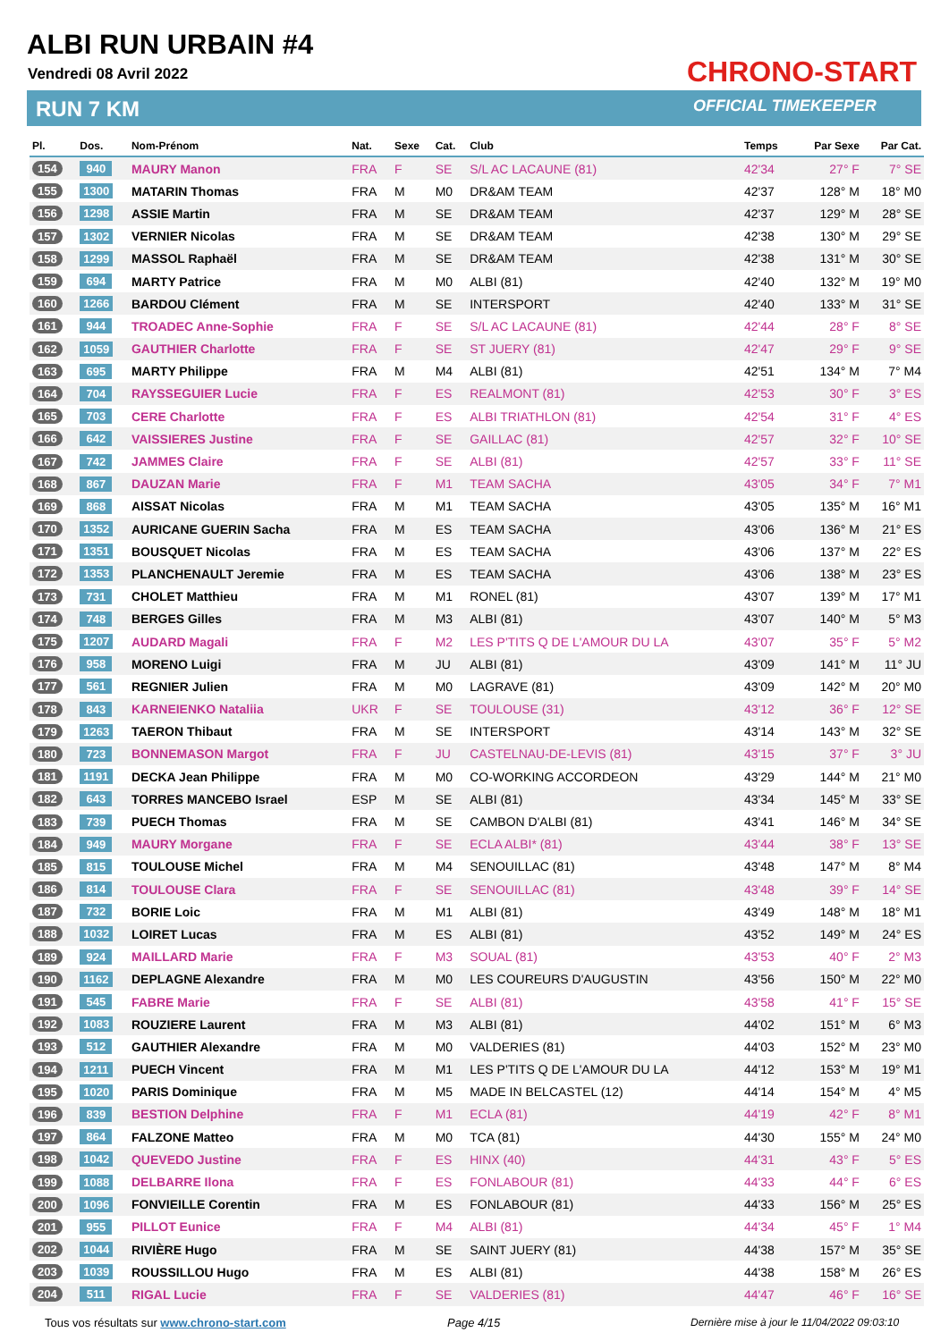ALBI RUN URBAIN #4
Vendredi 08 Avril 2022
RUN 7 KM
CHRONO-START
OFFICIAL TIMEKEEPER
| Pl. | Dos. | Nom-Prénom | Nat. | Sexe | Cat. | Club | Temps | Par Sexe | Par Cat. |
| --- | --- | --- | --- | --- | --- | --- | --- | --- | --- |
| 154 | 940 | MAURY Manon | FRA | F | SE | S/L AC LACAUNE (81) | 42'34 | 27° F | 7° SE |
| 155 | 1300 | MATARIN Thomas | FRA | M | M0 | DR&AM TEAM | 42'37 | 128° M | 18° M0 |
| 156 | 1298 | ASSIE Martin | FRA | M | SE | DR&AM TEAM | 42'37 | 129° M | 28° SE |
| 157 | 1302 | VERNIER Nicolas | FRA | M | SE | DR&AM TEAM | 42'38 | 130° M | 29° SE |
| 158 | 1299 | MASSOL Raphaël | FRA | M | SE | DR&AM TEAM | 42'38 | 131° M | 30° SE |
| 159 | 694 | MARTY Patrice | FRA | M | M0 | ALBI (81) | 42'40 | 132° M | 19° M0 |
| 160 | 1266 | BARDOU Clément | FRA | M | SE | INTERSPORT | 42'40 | 133° M | 31° SE |
| 161 | 944 | TROADEC Anne-Sophie | FRA | F | SE | S/L AC LACAUNE (81) | 42'44 | 28° F | 8° SE |
| 162 | 1059 | GAUTHIER Charlotte | FRA | F | SE | ST JUERY (81) | 42'47 | 29° F | 9° SE |
| 163 | 695 | MARTY Philippe | FRA | M | M4 | ALBI (81) | 42'51 | 134° M | 7° M4 |
| 164 | 704 | RAYSSEGUIER Lucie | FRA | F | ES | REALMONT (81) | 42'53 | 30° F | 3° ES |
| 165 | 703 | CERE Charlotte | FRA | F | ES | ALBI TRIATHLON (81) | 42'54 | 31° F | 4° ES |
| 166 | 642 | VAISSIERES Justine | FRA | F | SE | GAILLAC (81) | 42'57 | 32° F | 10° SE |
| 167 | 742 | JAMMES Claire | FRA | F | SE | ALBI (81) | 42'57 | 33° F | 11° SE |
| 168 | 867 | DAUZAN Marie | FRA | F | M1 | TEAM SACHA | 43'05 | 34° F | 7° M1 |
| 169 | 868 | AISSAT Nicolas | FRA | M | M1 | TEAM SACHA | 43'05 | 135° M | 16° M1 |
| 170 | 1352 | AURICANE GUERIN Sacha | FRA | M | ES | TEAM SACHA | 43'06 | 136° M | 21° ES |
| 171 | 1351 | BOUSQUET Nicolas | FRA | M | ES | TEAM SACHA | 43'06 | 137° M | 22° ES |
| 172 | 1353 | PLANCHENAULT Jeremie | FRA | M | ES | TEAM SACHA | 43'06 | 138° M | 23° ES |
| 173 | 731 | CHOLET Matthieu | FRA | M | M1 | RONEL (81) | 43'07 | 139° M | 17° M1 |
| 174 | 748 | BERGES Gilles | FRA | M | M3 | ALBI (81) | 43'07 | 140° M | 5° M3 |
| 175 | 1207 | AUDARD Magali | FRA | F | M2 | LES P'TITS Q DE L'AMOUR DU LA | 43'07 | 35° F | 5° M2 |
| 176 | 958 | MORENO Luigi | FRA | M | JU | ALBI (81) | 43'09 | 141° M | 11° JU |
| 177 | 561 | REGNIER Julien | FRA | M | M0 | LAGRAVE (81) | 43'09 | 142° M | 20° M0 |
| 178 | 843 | KARNEIENKO Nataliia | UKR | F | SE | TOULOUSE (31) | 43'12 | 36° F | 12° SE |
| 179 | 1263 | TAERON Thibaut | FRA | M | SE | INTERSPORT | 43'14 | 143° M | 32° SE |
| 180 | 723 | BONNEMASON Margot | FRA | F | JU | CASTELNAU-DE-LEVIS (81) | 43'15 | 37° F | 3° JU |
| 181 | 1191 | DECKA Jean Philippe | FRA | M | M0 | CO-WORKING ACCORDEON | 43'29 | 144° M | 21° M0 |
| 182 | 643 | TORRES MANCEBO Israel | ESP | M | SE | ALBI (81) | 43'34 | 145° M | 33° SE |
| 183 | 739 | PUECH Thomas | FRA | M | SE | CAMBON D'ALBI (81) | 43'41 | 146° M | 34° SE |
| 184 | 949 | MAURY Morgane | FRA | F | SE | ECLA ALBI* (81) | 43'44 | 38° F | 13° SE |
| 185 | 815 | TOULOUSE Michel | FRA | M | M4 | SENOUILLAC (81) | 43'48 | 147° M | 8° M4 |
| 186 | 814 | TOULOUSE Clara | FRA | F | SE | SENOUILLAC (81) | 43'48 | 39° F | 14° SE |
| 187 | 732 | BORIE Loic | FRA | M | M1 | ALBI (81) | 43'49 | 148° M | 18° M1 |
| 188 | 1032 | LOIRET Lucas | FRA | M | ES | ALBI (81) | 43'52 | 149° M | 24° ES |
| 189 | 924 | MAILLARD Marie | FRA | F | M3 | SOUAL (81) | 43'53 | 40° F | 2° M3 |
| 190 | 1162 | DEPLAGNE Alexandre | FRA | M | M0 | LES COUREURS D'AUGUSTIN | 43'56 | 150° M | 22° M0 |
| 191 | 545 | FABRE Marie | FRA | F | SE | ALBI (81) | 43'58 | 41° F | 15° SE |
| 192 | 1083 | ROUZIERE Laurent | FRA | M | M3 | ALBI (81) | 44'02 | 151° M | 6° M3 |
| 193 | 512 | GAUTHIER Alexandre | FRA | M | M0 | VALDERIES (81) | 44'03 | 152° M | 23° M0 |
| 194 | 1211 | PUECH Vincent | FRA | M | M1 | LES P'TITS Q DE L'AMOUR DU LA | 44'12 | 153° M | 19° M1 |
| 195 | 1020 | PARIS Dominique | FRA | M | M5 | MADE IN BELCASTEL (12) | 44'14 | 154° M | 4° M5 |
| 196 | 839 | BESTION Delphine | FRA | F | M1 | ECLA (81) | 44'19 | 42° F | 8° M1 |
| 197 | 864 | FALZONE Matteo | FRA | M | M0 | TCA (81) | 44'30 | 155° M | 24° M0 |
| 198 | 1042 | QUEVEDO Justine | FRA | F | ES | HINX (40) | 44'31 | 43° F | 5° ES |
| 199 | 1088 | DELBARRE Ilona | FRA | F | ES | FONLABOUR (81) | 44'33 | 44° F | 6° ES |
| 200 | 1096 | FONVIEILLE Corentin | FRA | M | ES | FONLABOUR (81) | 44'33 | 156° M | 25° ES |
| 201 | 955 | PILLOT Eunice | FRA | F | M4 | ALBI (81) | 44'34 | 45° F | 1° M4 |
| 202 | 1044 | RIVIÈRE Hugo | FRA | M | SE | SAINT JUERY (81) | 44'38 | 157° M | 35° SE |
| 203 | 1039 | ROUSSILLOU Hugo | FRA | M | ES | ALBI (81) | 44'38 | 158° M | 26° ES |
| 204 | 511 | RIGAL Lucie | FRA | F | SE | VALDERIES (81) | 44'47 | 46° F | 16° SE |
Tous vos résultats sur www.chrono-start.com
Page 4/15
Dernière mise à jour le 11/04/2022 09:03:10